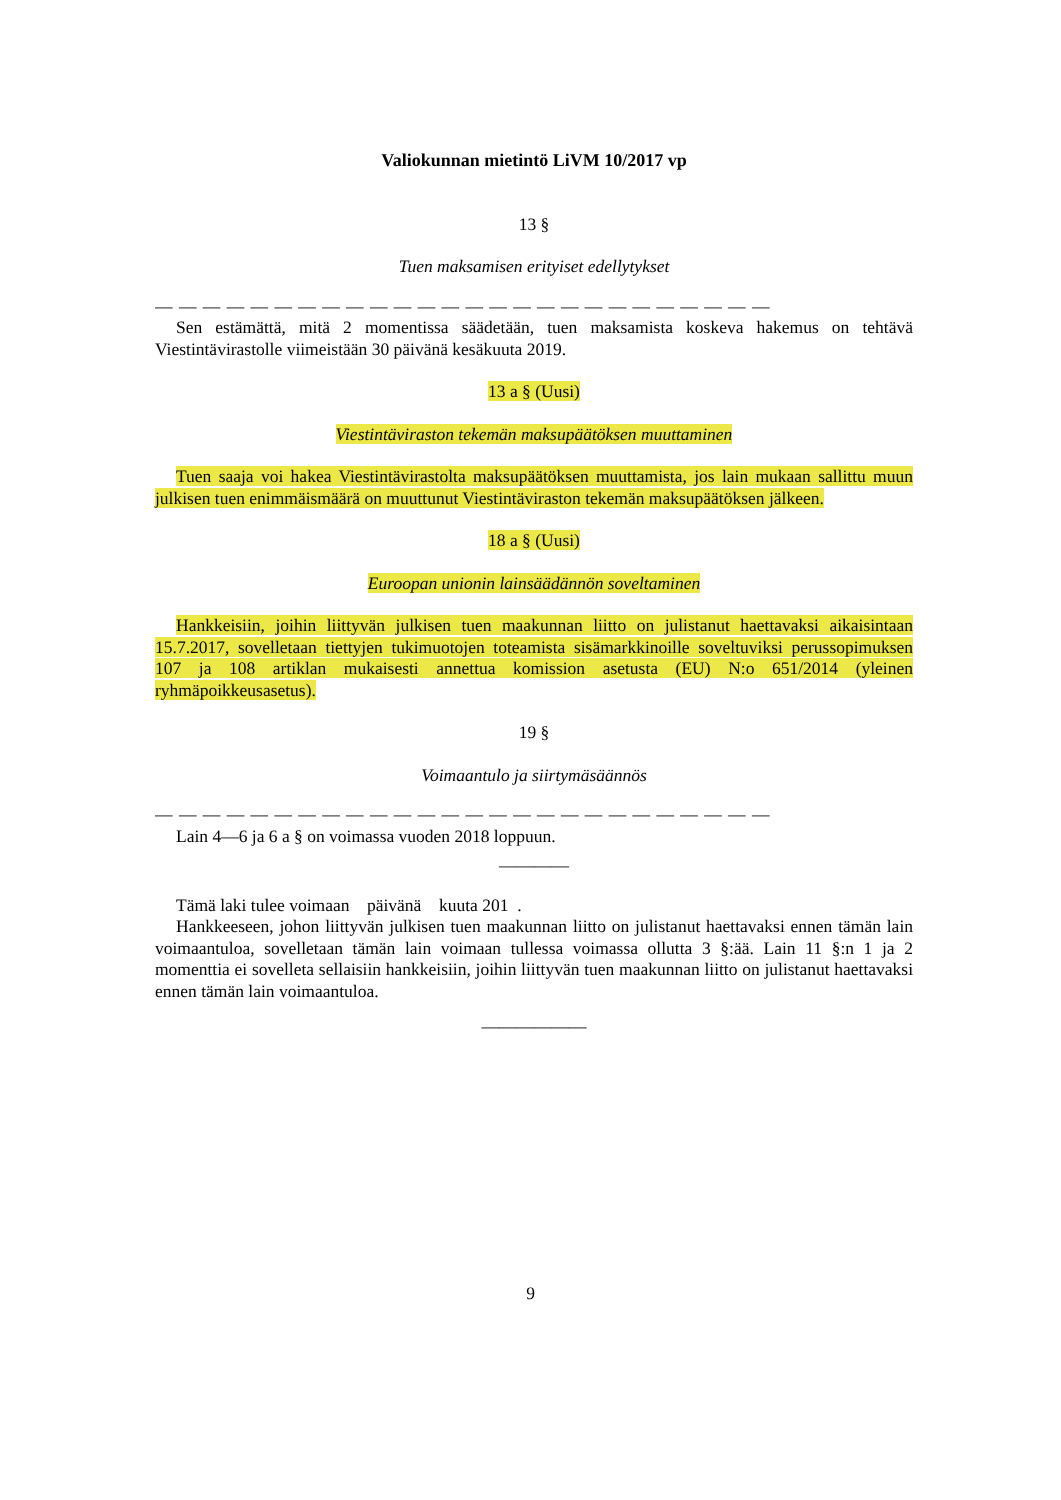Valiokunnan mietintö LiVM 10/2017 vp
13 §
Tuen maksamisen erityiset edellytykset
— — — — — — — — — — — — — — — — — — — — — — — — — —
Sen estämättä, mitä 2 momentissa säädetään, tuen maksamista koskeva hakemus on tehtävä Viestintävirastolle viimeistään 30 päivänä kesäkuuta 2019.
13 a § (Uusi)
Viestintäviraston tekemän maksupäätöksen muuttaminen
Tuen saaja voi hakea Viestintävirastolta maksupäätöksen muuttamista, jos lain mukaan sallittu muun julkisen tuen enimmäismäärä on muuttunut Viestintäviraston tekemän maksupäätöksen jälkeen.
18 a § (Uusi)
Euroopan unionin lainsäädännön soveltaminen
Hankkeisiin, joihin liittyvän julkisen tuen maakunnan liitto on julistanut haettavaksi aikaisintaan 15.7.2017, sovelletaan tiettyjen tukimuotojen toteamista sisämarkkinoille soveltuviksi perussopimuksen 107 ja 108 artiklan mukaisesti annettua komission asetusta (EU) N:o 651/2014 (yleinen ryhmäpoikkeusasetus).
19 §
Voimaantulo ja siirtymäsäännös
— — — — — — — — — — — — — — — — — — — — — — — — — —
Lain 4—6 ja 6 a § on voimassa vuoden 2018 loppuun.
————
Tämä laki tulee voimaan päivänä kuuta 201 .
Hankkeeseen, johon liittyvän julkisen tuen maakunnan liitto on julistanut haettavaksi ennen tämän lain voimaantuloa, sovelletaan tämän lain voimaan tullessa voimassa ollutta 3 §:ää. Lain 11 §:n 1 ja 2 momenttia ei sovelleta sellaisiin hankkeisiin, joihin liittyvän tuen maakunnan liitto on julistanut haettavaksi ennen tämän lain voimaantuloa.
——————
9